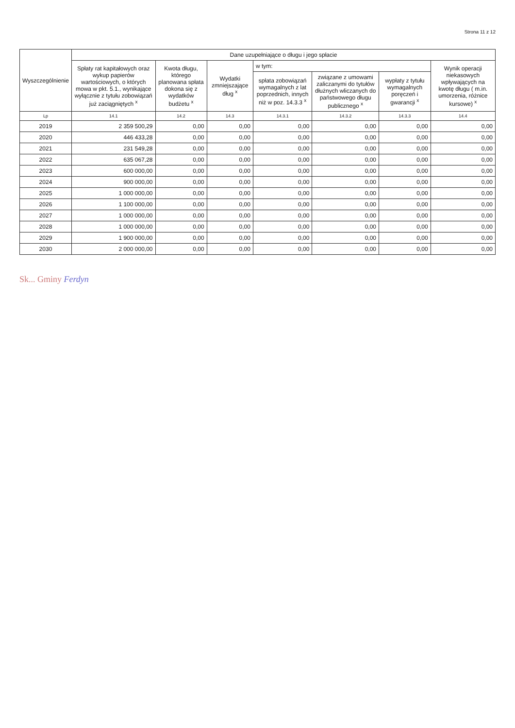Strona 11 z 12
| Wyszczególnienie | Dane uzupełniające o długu i jego spłacie | | | | | | |
| --- | --- | --- | --- | --- | --- | --- | --- |
| | Spłaty rat kapitałowych oraz wykup papierów wartościowych, o których mowa w pkt. 5.1., wynikające wyłącznie z tytułu zobowiązań już zaciągniętych <sup>x</sup> | Kwota długu, którego planowana spłata dokona się z wydatków budżetu <sup>x</sup> | Wydatki zmniejszające dług <sup>x</sup> | w tym: | | | Wynik operacji niekasowych wpływających na kwotę długu ( m.in. umorzenia, różnice kursowe) <sup>x</sup> |
| | | | | spłata zobowiązań wymagalnych z lat poprzednich, innych niż w poz. 14.3.3 <sup>x</sup> | związane z umowami zaliczanymi do tytułów dłużnych wliczanych do państwowego długu publicznego <sup>x</sup> | wypłaty z tytułu wymagalnych poręczeń i gwarancji <sup>x</sup> | |
| Lp | 14.1 | 14.2 | 14.3 | 14.3.1 | 14.3.2 | 14.3.3 | 14.4 |
| 2019 | 2 359 500,29 | 0,00 | 0,00 | 0,00 | 0,00 | 0,00 | 0,00 |
| 2020 | 446 433,28 | 0,00 | 0,00 | 0,00 | 0,00 | 0,00 | 0,00 |
| 2021 | 231 549,28 | 0,00 | 0,00 | 0,00 | 0,00 | 0,00 | 0,00 |
| 2022 | 635 067,28 | 0,00 | 0,00 | 0,00 | 0,00 | 0,00 | 0,00 |
| 2023 | 600 000,00 | 0,00 | 0,00 | 0,00 | 0,00 | 0,00 | 0,00 |
| 2024 | 900 000,00 | 0,00 | 0,00 | 0,00 | 0,00 | 0,00 | 0,00 |
| 2025 | 1 000 000,00 | 0,00 | 0,00 | 0,00 | 0,00 | 0,00 | 0,00 |
| 2026 | 1 100 000,00 | 0,00 | 0,00 | 0,00 | 0,00 | 0,00 | 0,00 |
| 2027 | 1 000 000,00 | 0,00 | 0,00 | 0,00 | 0,00 | 0,00 | 0,00 |
| 2028 | 1 000 000,00 | 0,00 | 0,00 | 0,00 | 0,00 | 0,00 | 0,00 |
| 2029 | 1 900 000,00 | 0,00 | 0,00 | 0,00 | 0,00 | 0,00 | 0,00 |
| 2030 | 2 000 000,00 | 0,00 | 0,00 | 0,00 | 0,00 | 0,00 | 0,00 |
Sk... Gminy Ferdyn